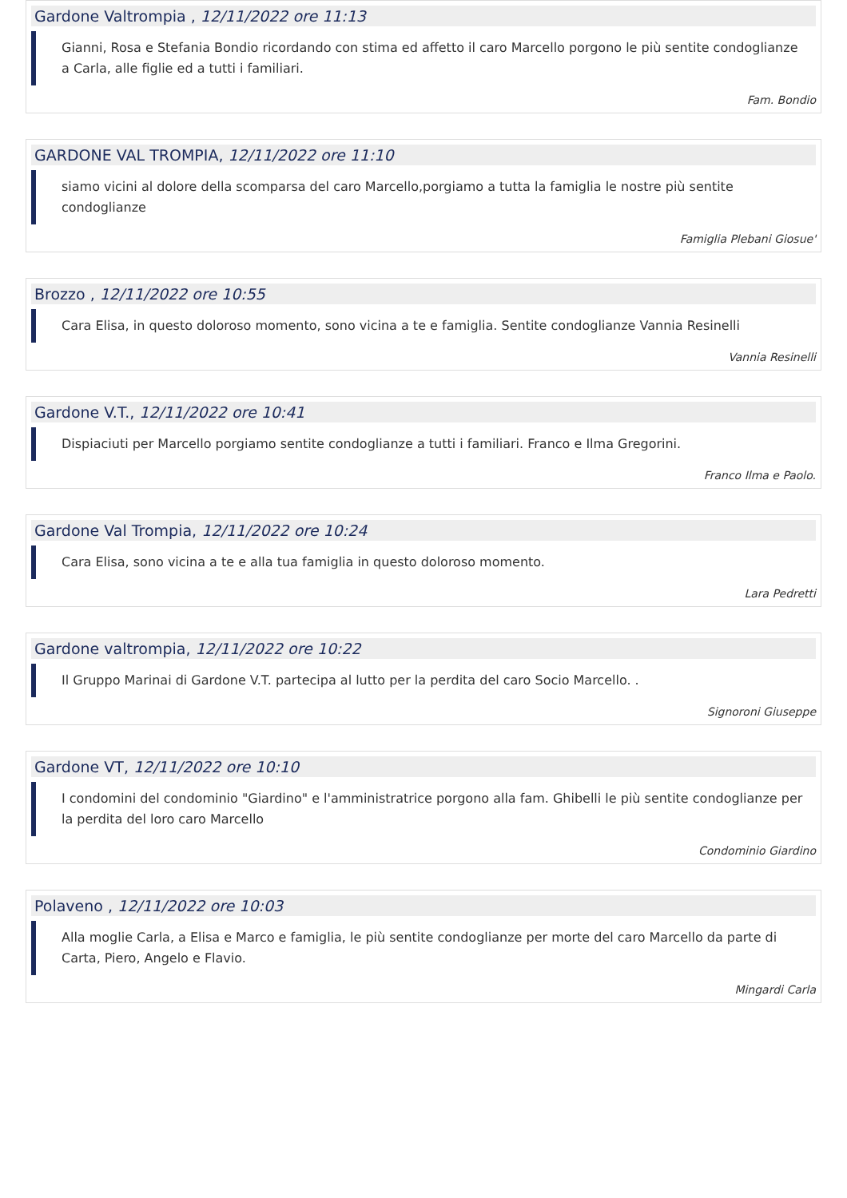Gardone Valtrompia , 12/11/2022 ore 11:13
Gianni, Rosa e Stefania Bondio ricordando con stima ed affetto il caro Marcello porgono le più sentite condoglianze a Carla, alle figlie ed a tutti i familiari.
Fam. Bondio
GARDONE VAL TROMPIA, 12/11/2022 ore 11:10
siamo vicini al dolore della scomparsa del caro Marcello,porgiamo a tutta la famiglia le nostre più sentite condoglianze
Famiglia Plebani Giosue'
Brozzo , 12/11/2022 ore 10:55
Cara Elisa, in questo doloroso momento, sono vicina a te e famiglia. Sentite condoglianze Vannia Resinelli
Vannia Resinelli
Gardone V.T., 12/11/2022 ore 10:41
Dispiaciuti per Marcello porgiamo sentite condoglianze a tutti i familiari. Franco e Ilma Gregorini.
Franco Ilma e Paolo.
Gardone Val Trompia, 12/11/2022 ore 10:24
Cara Elisa, sono vicina a te e alla tua famiglia in questo doloroso momento.
Lara Pedretti
Gardone valtrompia, 12/11/2022 ore 10:22
Il Gruppo Marinai di Gardone V.T. partecipa al lutto per la perdita del caro Socio Marcello. .
Signoroni Giuseppe
Gardone VT, 12/11/2022 ore 10:10
I condomini del condominio "Giardino" e l'amministratrice porgono alla fam. Ghibelli le più sentite condoglianze per la perdita del loro caro Marcello
Condominio Giardino
Polaveno , 12/11/2022 ore 10:03
Alla moglie Carla, a Elisa e Marco e famiglia, le più sentite condoglianze per morte del caro Marcello da parte di Carta, Piero, Angelo e Flavio.
Mingardi Carla